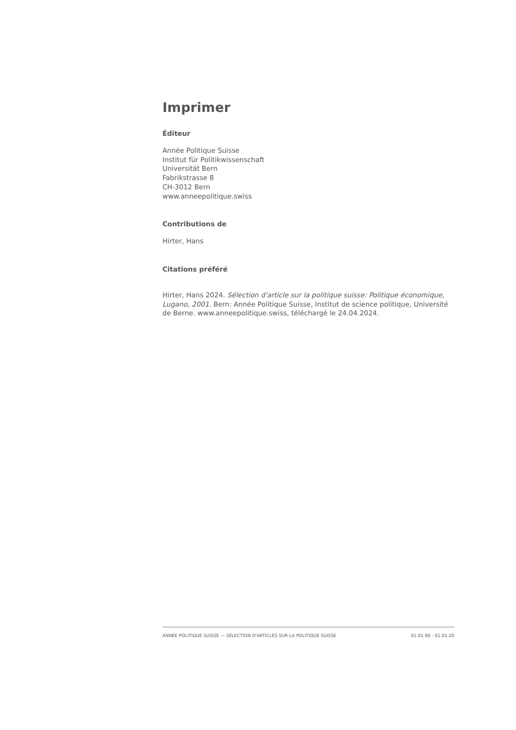Imprimer
Éditeur
Année Politique Suisse
Institut für Politikwissenschaft
Universität Bern
Fabrikstrasse 8
CH-3012 Bern
www.anneepolitique.swiss
Contributions de
Hirter, Hans
Citations préféré
Hirter, Hans 2024. Sélection d'article sur la politique suisse: Politique économique, Lugano, 2001. Bern: Année Politique Suisse, Institut de science politique, Université de Berne. www.anneepolitique.swiss, téléchargé le 24.04.2024.
ANNÉE POLITIQUE SUISSE — SÉLECTION D'ARTICLES SUR LA POLITIQUE SUISSE 01.01.90 - 01.01.20